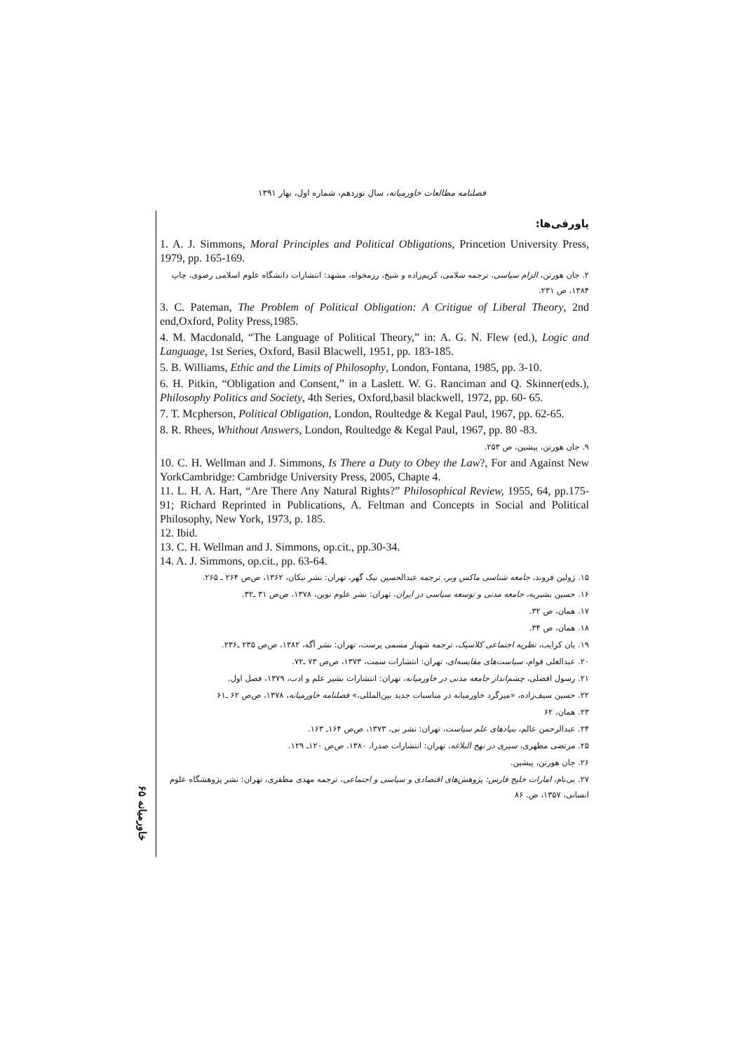فصلنامه مطالعات خاورمیانه، سال نوزدهم، شماره اول، بهار ۱۳۹۱
پاورقی‌ها:
1. A. J. Simmons, Moral Principles and Political Obligations, Princetion University Press, 1979, pp. 165-169.
۲. جان هورتن، الزام سیاسی، ترجمه سلامی، کریم‌زاده و شیخ، رزمخواه، مشهد: انتشارات دانشگاه علوم اسلامی رضوی، چاپ ۱۳۸۴، ص ۲۳۱.
3. C. Pateman, The Problem of Political Obligation: A Critigue of Liberal Theory, 2nd end,Oxford, Polity Press,1985.
4. M. Macdonald, “The Language of Political Theory,” in: A. G. N. Flew (ed.), Logic and Language, 1st Series, Oxford, Basil Blacwell, 1951, pp. 183-185.
5. B. Williams, Ethic and the Limits of Philosophy, London, Fontana, 1985, pp. 3-10.
6. H. Pitkin, “Obligation and Consent,” in a Laslett. W. G. Ranciman and Q. Skinner(eds.), Philosophy Politics and Society, 4th Series, Oxford,basil blackwell, 1972, pp. 60- 65.
7. T. Mcpherson, Political Obligation, London, Roultedge & Kegal Paul, 1967, pp. 62-65.
8. R. Rhees, Whithout Answers, London, Roultedge & Kegal Paul, 1967, pp. 80 -83.
۹. جان هورتن، پیشین، ص ۲۵۳.
10. C. H. Wellman and J. Simmons, Is There a Duty to Obey the Law?, For and Against New YorkCambridge: Cambridge University Press, 2005, Chapte 4.
11. L. H. A. Hart, “Are There Any Natural Rights?” Philosophical Review, 1955, 64, pp.175-91; Richard Reprinted in Publications, A. Feltman and Concepts in Social and Political Philosophy, New York, 1973, p. 185.
12. Ibid.
13. C. H. Wellman and J. Simmons, op.cit., pp.30-34.
14. A. J. Simmons, op.cit., pp. 63-64.
۱۵. ژولین فروند، جامعه شناسی ماکس وبر، ترجمه عبدالحسین نیک گهر، تهران: نشر نیکان، ۱۳۶۲، ص‌ص ۲۶۴ ـ ۲۶۵.
۱۶. حسین بشیریه، جامعه مدنی و توسعه سیاسی در ایران، تهران: نشر علوم نوین، ۱۳۷۸، ص‌ص ۳۱ ـ۳۲.
۱۷. همان، ص ۳۲.
۱۸. همان، ص ۳۴.
۱۹. یان کرایب، نظریه اجتماعی کلاسیک، ترجمه شهناز مسمی پرست، تهران: نشر آگه، ۱۳۸۲، ص‌ص ۲۳۵ ـ۲۳۶.
۲۰. عبدالعلی قوام، سیاست‌های مقایسه‌ای، تهران: انتشارات سمت، ۱۳۷۳، ص‌ص ۷۳ ـ۷۲.
۲۱. رسول افضلی، چشم‌انداز جامعه مدنی در خاورمیانه، تهران: انتشارات بشیر علم و ادب، ۱۳۷۹، فصل اول.
۲۲. حسین سیف‌زاده، «میزگرد خاورمیانه در مناسبات جدید بین‌المللی،» فصلنامه خاورمیانه، ۱۳۷۸، ص‌ص ۶۲ ـ۶۱
۲۳. همان، ۶۲
۲۴. عبدالرحمن عالم، بنیادهای علم سیاست، تهران: نشر نی، ۱۳۷۳، ص‌ص ۱۶۴ـ ۱۶۳.
۲۵. مرتضی مطهری، سیری در نهج البلاغه، تهران: انتشارات صدرا، ۱۳۸۰، ص‌ص ۱۲۰ـ ۱۲۹.
۲۶. جان هورتن، پیشین.
۲۷. بی‌نام، امارات خلیج فارس: پژوهش‌های اقتصادی و سیاسی و اجتماعی، ترجمه مهدی مظفری، تهران: نشر پژوهشگاه علوم انسانی، ۱۳۵۷، ص. ۸۶
خاورمیانه ۶۵